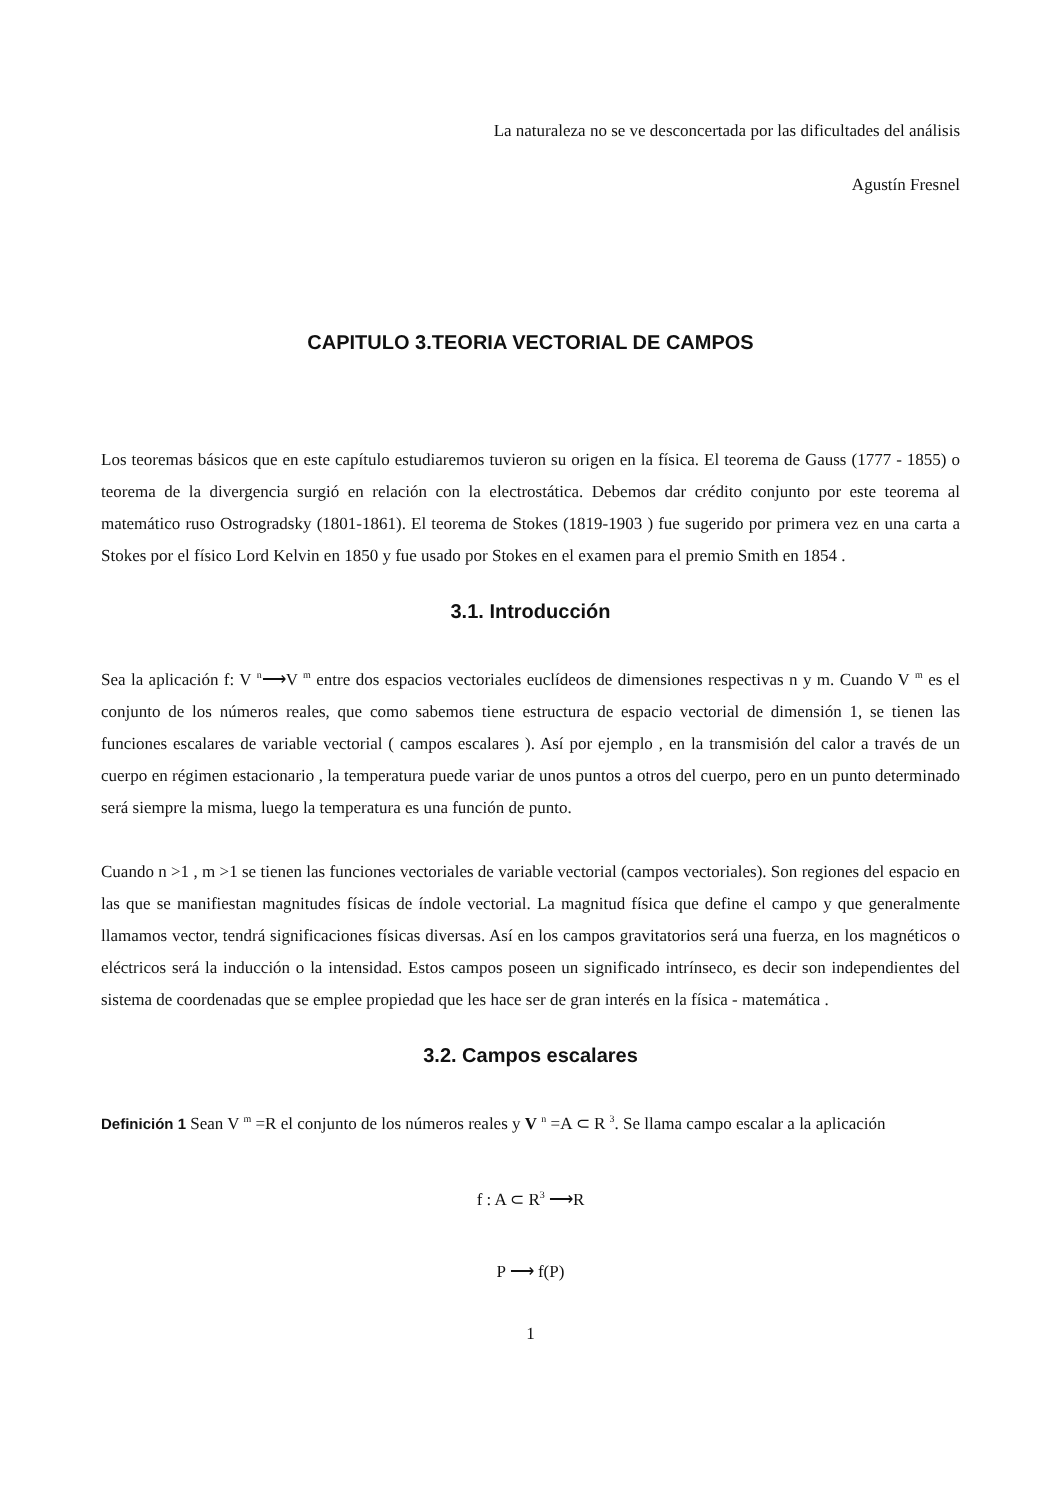La naturaleza no se ve desconcertada por las dificultades del análisis
Agustín Fresnel
CAPITULO 3.TEORIA VECTORIAL DE CAMPOS
Los teoremas básicos que en este capítulo estudiaremos tuvieron su origen en la física. El teorema de Gauss (1777 - 1855) o teorema de la divergencia surgió en relación con la electrostática. Debemos dar crédito conjunto por este teorema al matemático ruso Ostrogradsky (1801-1861). El teorema de Stokes (1819-1903 ) fue sugerido por primera vez en una carta a Stokes por el físico Lord Kelvin en 1850 y fue usado por Stokes en el examen para el premio Smith en 1854 .
3.1. Introducción
Sea la aplicación f: V <sup>n</sup>⟶V <sup>m</sup> entre dos espacios vectoriales euclídeos de dimensiones respectivas n y m. Cuando V <sup>m</sup> es el conjunto de los números reales, que como sabemos tiene estructura de espacio vectorial de dimensión 1, se tienen las funciones escalares de variable vectorial ( campos escalares ). Así por ejemplo , en la transmisión del calor a través de un cuerpo en régimen estacionario , la temperatura puede variar de unos puntos a otros del cuerpo, pero en un punto determinado será siempre la misma, luego la temperatura es una función de punto.
Cuando n >1 , m >1 se tienen las funciones vectoriales de variable vectorial (campos vectoriales). Son regiones del espacio en las que se manifiestan magnitudes físicas de índole vectorial. La magnitud física que define el campo y que generalmente llamamos vector, tendrá significaciones físicas diversas. Así en los campos gravitatorios será una fuerza, en los magnéticos o eléctricos será la inducción o la intensidad. Estos campos poseen un significado intrínseco, es decir son independientes del sistema de coordenadas que se emplee propiedad que les hace ser de gran interés en la física - matemática .
3.2. Campos escalares
Definición 1 Sean V <sup>m</sup> =R el conjunto de los números reales y V <sup>n</sup> =A ⊂ R <sup>3</sup>. Se llama campo escalar a la aplicación
f : A ⊂ R<sup>3</sup> ⟶R
P ⟶ f(P)
1